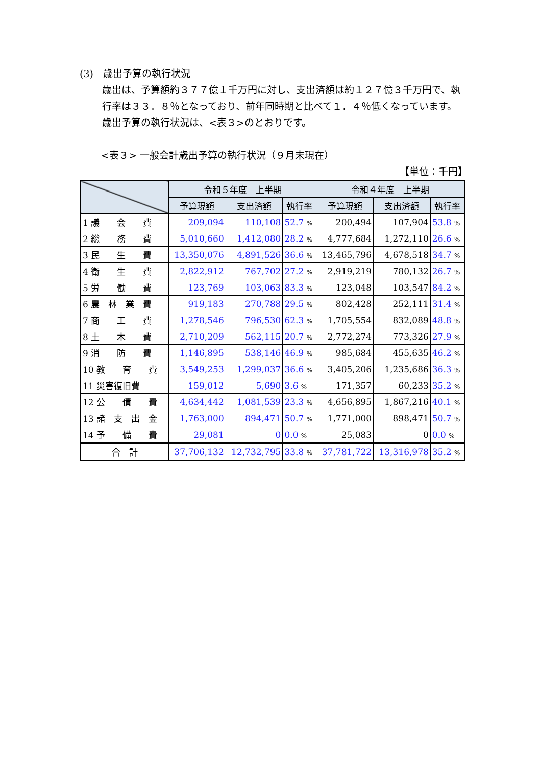(3)　歳出予算の執行状況
歳出は、予算額約３７７億１千万円に対し、支出済額は約１２７億３千万円で、執行率は３３．８％となっており、前年同時期と比べて１．４％低くなっています。
歳出予算の執行状況は、<表３>のとおりです。
<表３> 一般会計歳出予算の執行状況（９月末現在）
【単位：千円】
| | 令和５年度 上半期 | | | 令和４年度 上半期 | | |
| --- | --- | --- | --- | --- | --- | --- |
| | 予算現額 | 支出済額 | 執行率 | 予算現額 | 支出済額 | 執行率 |
| 1 議 会 費 | 209,094 | 110,108 | 52.7 % | 200,494 | 107,904 | 53.8 % |
| 2 総 務 費 | 5,010,660 | 1,412,080 | 28.2 % | 4,777,684 | 1,272,110 | 26.6 % |
| 3 民 生 費 | 13,350,076 | 4,891,526 | 36.6 % | 13,465,796 | 4,678,518 | 34.7 % |
| 4 衛 生 費 | 2,822,912 | 767,702 | 27.2 % | 2,919,219 | 780,132 | 26.7 % |
| 5 労 働 費 | 123,769 | 103,063 | 83.3 % | 123,048 | 103,547 | 84.2 % |
| 6 農 林 業 費 | 919,183 | 270,788 | 29.5 % | 802,428 | 252,111 | 31.4 % |
| 7 商 工 費 | 1,278,546 | 796,530 | 62.3 % | 1,705,554 | 832,089 | 48.8 % |
| 8 土 木 費 | 2,710,209 | 562,115 | 20.7 % | 2,772,274 | 773,326 | 27.9 % |
| 9 消 防 費 | 1,146,895 | 538,146 | 46.9 % | 985,684 | 455,635 | 46.2 % |
| 10 教 育 費 | 3,549,253 | 1,299,037 | 36.6 % | 3,405,206 | 1,235,686 | 36.3 % |
| 11 災害復旧費 | 159,012 | 5,690 | 3.6 % | 171,357 | 60,233 | 35.2 % |
| 12 公 債 費 | 4,634,442 | 1,081,539 | 23.3 % | 4,656,895 | 1,867,216 | 40.1 % |
| 13 諸 支 出 金 | 1,763,000 | 894,471 | 50.7 % | 1,771,000 | 898,471 | 50.7 % |
| 14 予 備 費 | 29,081 | 0 | 0.0 % | 25,083 | 0 | 0.0 % |
| 合 計 | 37,706,132 | 12,732,795 | 33.8 % | 37,781,722 | 13,316,978 | 35.2 % |